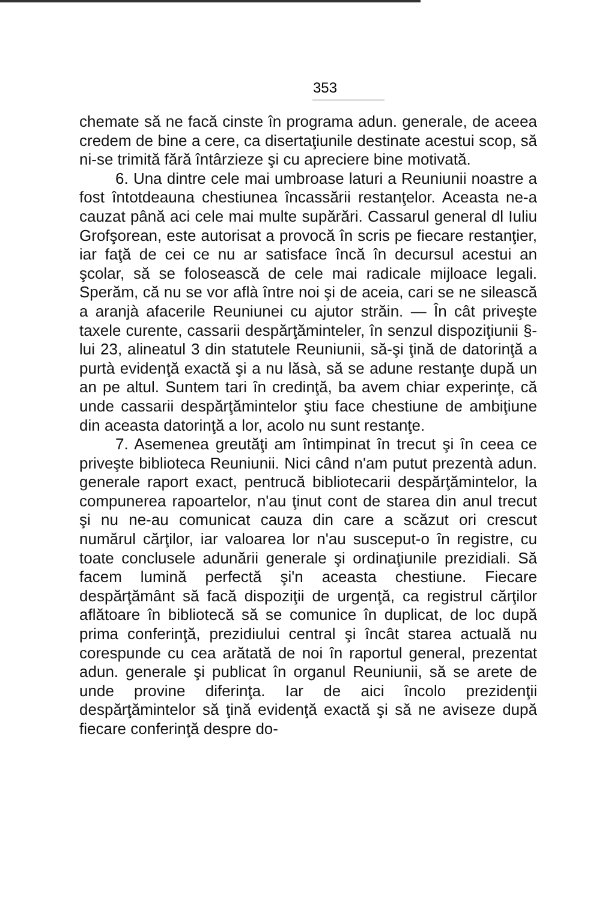353
chemate să ne facă cinste în programa adun. generale, de aceea credem de bine a cere, ca disertaţiunile destinate acestui scop, să ni-se trimită fără întârzieze şi cu apreciere bine motivată.
6. Una dintre cele mai umbroase laturi a Reuniunii noastre a fost întotdeauna chestiunea încassării restanţelor. Aceasta ne-a cauzat până aci cele mai multe supărări. Cassarul general dl Iuliu Grofşorean, este autorisat a provocă în scris pe fiecare restanţier, iar faţă de cei ce nu ar satisface încă în decursul acestui an şcolar, să se folosească de cele mai radicale mijloace legali. Sperăm, că nu se vor aflà între noi şi de aceia, cari se ne silească a aranjà afacerile Reuniunei cu ajutor străin. — În cât priveşte taxele curente, cassarii despărţăminteler, în senzul dispoziţiunii §-lui 23, alineatul 3 din statutele Reuniunii, să-şi ţină de datorinţă a purtà evidenţă exactă şi a nu lăsà, să se adune restanţe după un an pe altul. Suntem tari în credinţă, ba avem chiar experinţe, că unde cassarii despărţămintelor ştiu face chestiune de ambiţiune din aceasta datorinţă a lor, acolo nu sunt restanţe.
7. Asemenea greutăţi am întimpinat în trecut şi în ceea ce priveşte biblioteca Reuniunii. Nici când n'am putut prezentà adun. generale raport exact, pentrucă bibliotecarii despărţămintelor, la compunerea rapoartelor, n'au ţinut cont de starea din anul trecut şi nu ne-au comunicat cauza din care a scăzut ori crescut numărul cărţilor, iar valoarea lor n'au susceput-o în registre, cu toate conclusele adunării generale şi ordinaţiunile prezidiali. Să facem lumină perfectă şi'n aceasta chestiune. Fiecare despărţământ să facă dispoziţii de urgenţă, ca registrul cărţilor aflătoare în bibliotecă să se comunice în duplicat, de loc după prima conferinţă, prezidiului central şi încât starea actuală nu corespunde cu cea arătată de noi în raportul general, prezentat adun. generale şi publicat în organul Reuniunii, să se arete de unde provine diferinţa. Iar de aici încolo prezidenţii despărţămintelor să ţină evidenţă exactă şi să ne aviseze după fiecare conferinţă despre do-